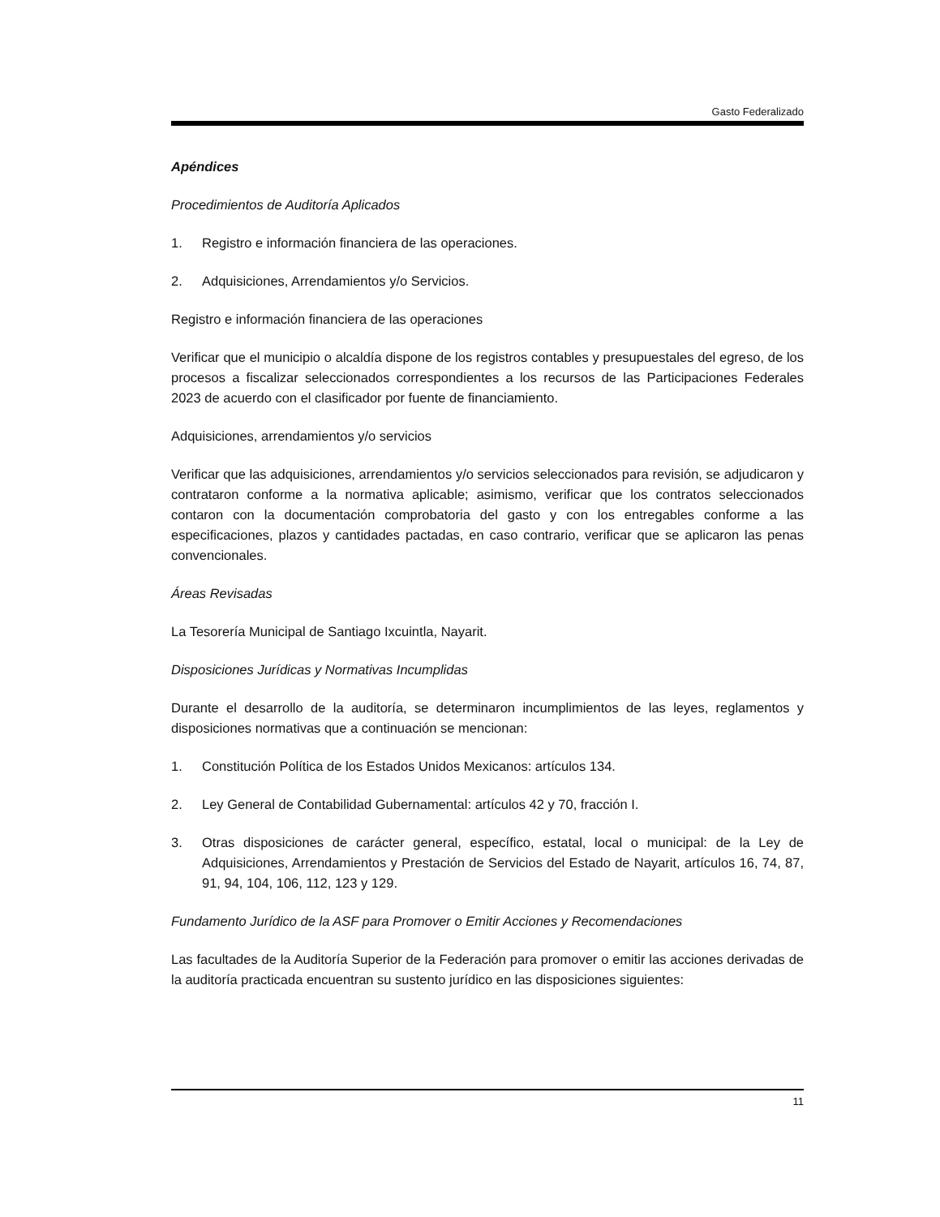Gasto Federalizado
Apéndices
Procedimientos de Auditoría Aplicados
1. Registro e información financiera de las operaciones.
2. Adquisiciones, Arrendamientos y/o Servicios.
Registro e información financiera de las operaciones
Verificar que el municipio o alcaldía dispone de los registros contables y presupuestales del egreso, de los procesos a fiscalizar seleccionados correspondientes a los recursos de las Participaciones Federales 2023 de acuerdo con el clasificador por fuente de financiamiento.
Adquisiciones, arrendamientos y/o servicios
Verificar que las adquisiciones, arrendamientos y/o servicios seleccionados para revisión, se adjudicaron y contrataron conforme a la normativa aplicable; asimismo, verificar que los contratos seleccionados contaron con la documentación comprobatoria del gasto y con los entregables conforme a las especificaciones, plazos y cantidades pactadas, en caso contrario, verificar que se aplicaron las penas convencionales.
Áreas Revisadas
La Tesorería Municipal de Santiago Ixcuintla, Nayarit.
Disposiciones Jurídicas y Normativas Incumplidas
Durante el desarrollo de la auditoría, se determinaron incumplimientos de las leyes, reglamentos y disposiciones normativas que a continuación se mencionan:
1. Constitución Política de los Estados Unidos Mexicanos: artículos 134.
2. Ley General de Contabilidad Gubernamental: artículos 42 y 70, fracción I.
3. Otras disposiciones de carácter general, específico, estatal, local o municipal: de la Ley de Adquisiciones, Arrendamientos y Prestación de Servicios del Estado de Nayarit, artículos 16, 74, 87, 91, 94, 104, 106, 112, 123 y 129.
Fundamento Jurídico de la ASF para Promover o Emitir Acciones y Recomendaciones
Las facultades de la Auditoría Superior de la Federación para promover o emitir las acciones derivadas de la auditoría practicada encuentran su sustento jurídico en las disposiciones siguientes:
11